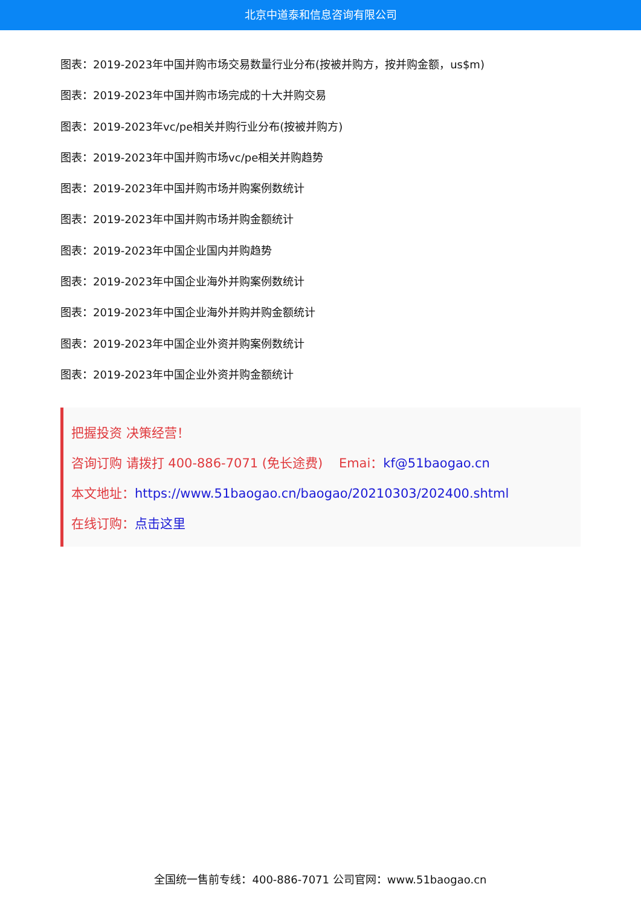北京中道泰和信息咨询有限公司
图表：2019-2023年中国并购市场交易数量行业分布(按被并购方，按并购金额，us$m)
图表：2019-2023年中国并购市场完成的十大并购交易
图表：2019-2023年vc/pe相关并购行业分布(按被并购方)
图表：2019-2023年中国并购市场vc/pe相关并购趋势
图表：2019-2023年中国并购市场并购案例数统计
图表：2019-2023年中国并购市场并购金额统计
图表：2019-2023年中国企业国内并购趋势
图表：2019-2023年中国企业海外并购案例数统计
图表：2019-2023年中国企业海外并购并购金额统计
图表：2019-2023年中国企业外资并购案例数统计
图表：2019-2023年中国企业外资并购金额统计
把握投资 决策经营！
咨询订购 请拨打 400-886-7071 (免长途费) Emai：kf@51baogao.cn
本文地址：https://www.51baogao.cn/baogao/20210303/202400.shtml
在线订购：点击这里
全国统一售前专线：400-886-7071 公司官网：www.51baogao.cn